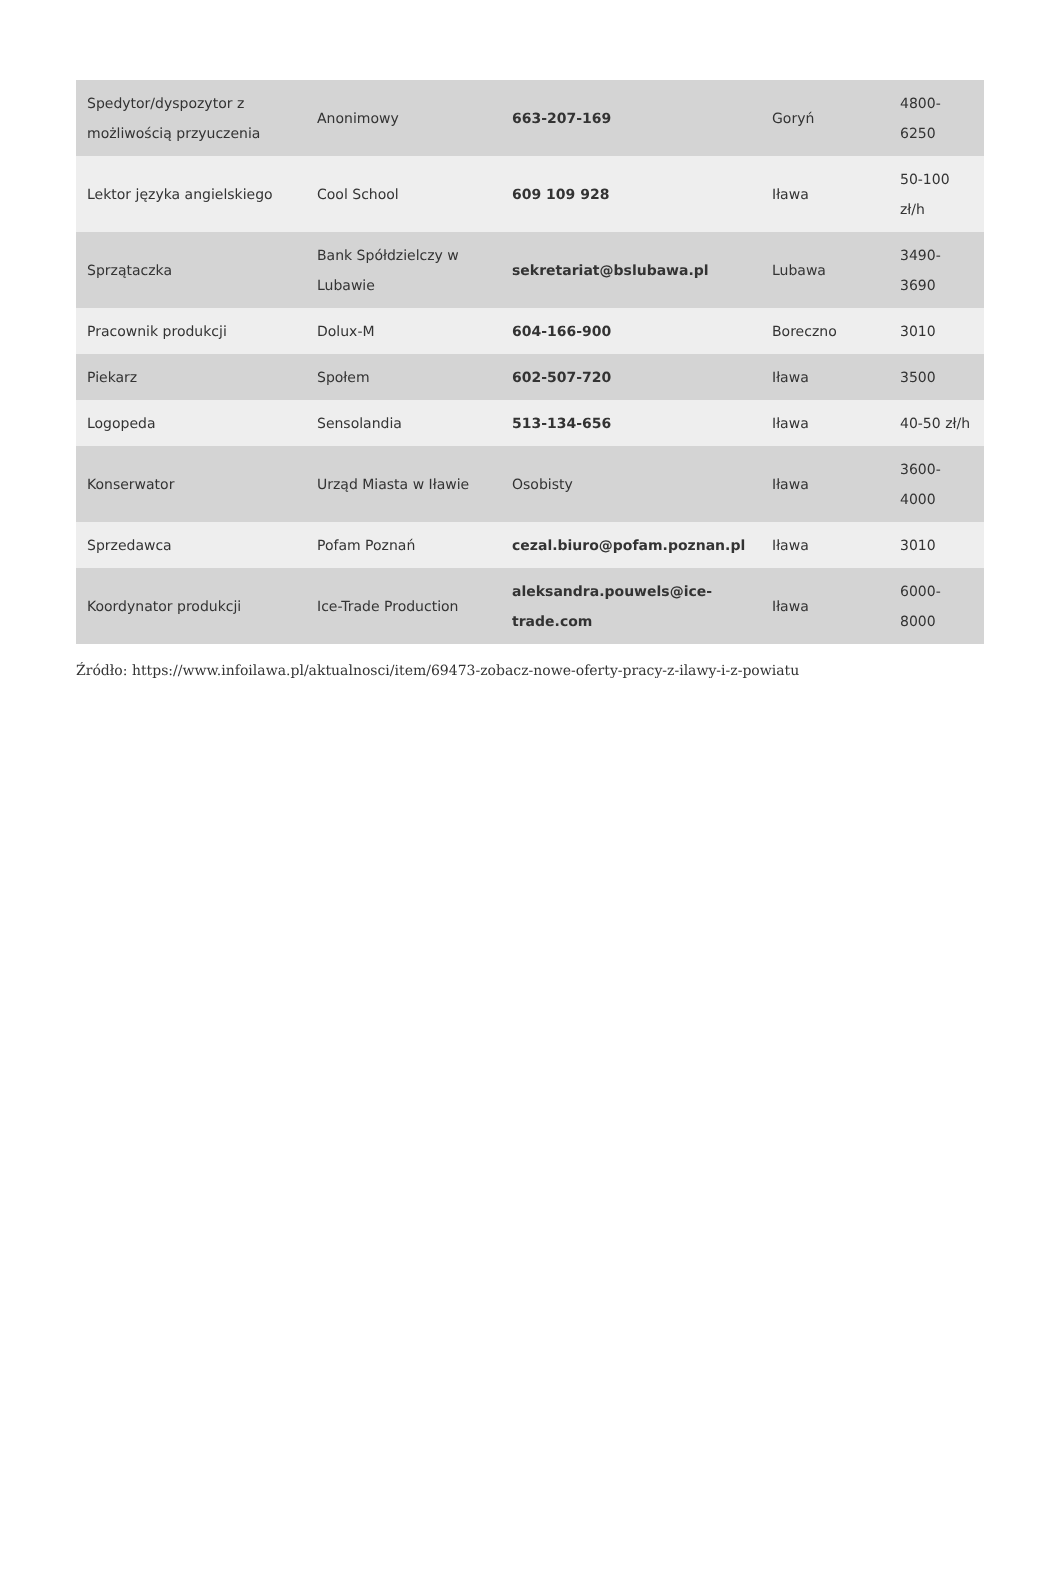| Spedytor/dyspozytor z możliwością przyuczenia | Anonimowy | 663-207-169 | Goryń | 4800-6250 |
| Lektor języka angielskiego | Cool School | 609 109 928 | Iława | 50-100 zł/h |
| Sprzątaczka | Bank Spółdzielczy w Lubawie | sekretariat@bslubawa.pl | Lubawa | 3490-3690 |
| Pracownik produkcji | Dolux-M | 604-166-900 | Boreczno | 3010 |
| Piekarz | Społem | 602-507-720 | Iława | 3500 |
| Logopeda | Sensolandia | 513-134-656 | Iława | 40-50 zł/h |
| Konserwator | Urząd Miasta w Iławie | Osobisty | Iława | 3600-4000 |
| Sprzedawca | Pofam Poznań | cezal.biuro@pofam.poznan.pl | Iława | 3010 |
| Koordynator produkcji | Ice-Trade Production | aleksandra.pouwels@ice-trade.com | Iława | 6000-8000 |
Źródło: https://www.infoilawa.pl/aktualnosci/item/69473-zobacz-nowe-oferty-pracy-z-ilawy-i-z-powiatu